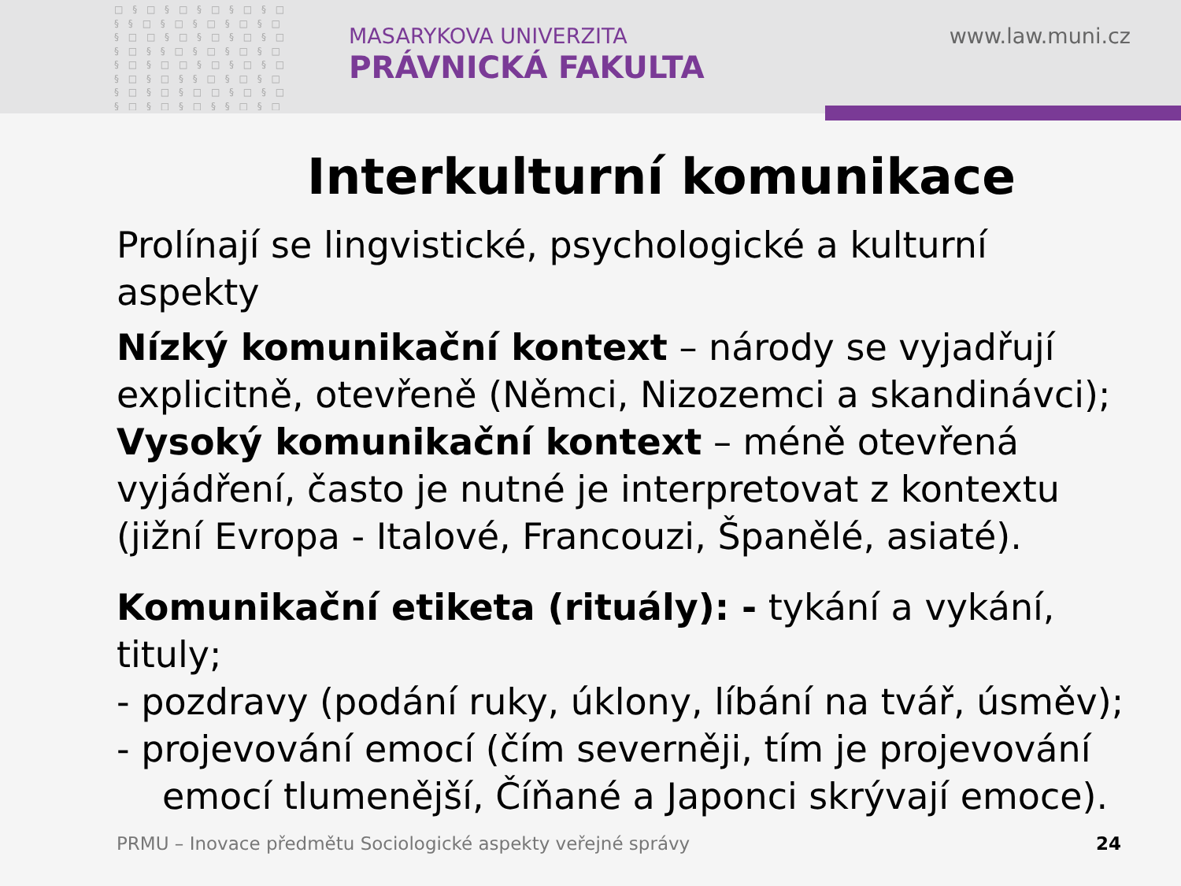□ § □ § □ § □ § □ § □ § § □ § □ § □ § □ § □ § □ □ § □ § □ § □ § □ § □ § § □ § □ § □ § □ § □ § □ □ § □ § □ § □ § □ § □ § § □ § □ § □ § □ § □ § □ □ § □ § □ § □ § □ § □ § § □ § □ § □ § □ § □ § □
MASARYKOVA UNIVERZITA
PRÁVNICKÁ FAKULTA
www.law.muni.cz
Interkulturní komunikace
Prolínají se lingvistické, psychologické a kulturní aspekty
Nízký komunikační kontext – národy se vyjadřují explicitně, otevřeně (Němci, Nizozemci a skandinávci); Vysoký komunikační kontext – méně otevřená vyjádření, často je nutné je interpretovat z kontextu (jižní Evropa - Italové, Francouzi, Španělé, asiaté).
Komunikační etiketa (rituály): - tykání a vykání, tituly;
- pozdravy (podání ruky, úklony, líbání na tvář, úsměv);
- projevování emocí (čím severněji, tím je projevování
emocí tlumenější, Číňané a Japonci skrývají emoce).
PRMU – Inovace předmětu Sociologické aspekty veřejné správy
24